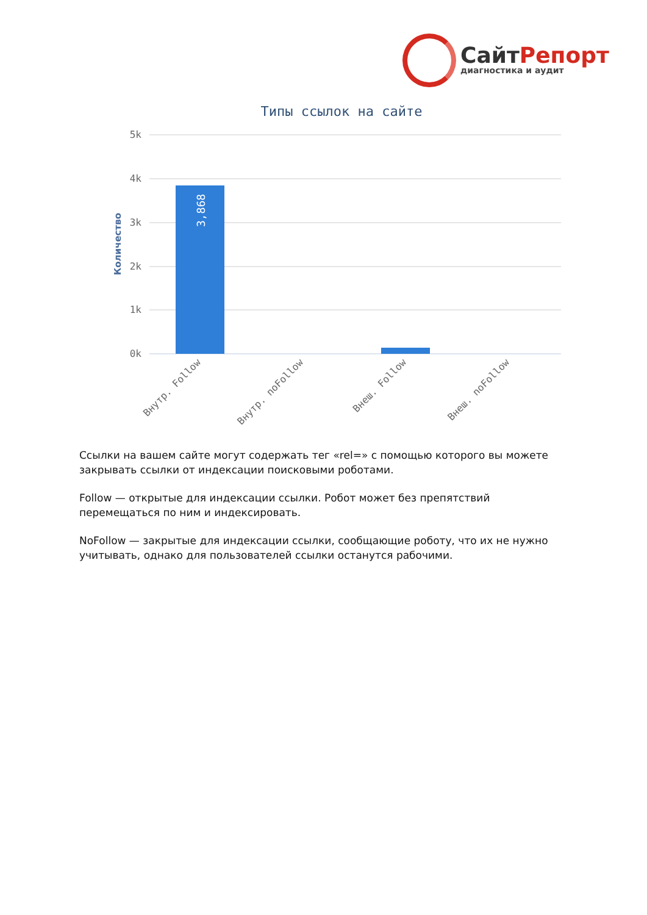СайтРепорт
диагностика и аудит
Типы ссылок на сайте
5k
4k
3k
2k
1k
0k
Количество
3,868
Внутр. Follow
Внутр. noFollow
Внеш. Follow
Внеш. noFollow
Ссылки на вашем сайте могут содержать тег «rel=» с помощью которого вы можете закрывать ссылки от индексации поисковыми роботами.
Follow — открытые для индексации ссылки. Робот может без препятствий перемещаться по ним и индексировать.
NoFollow — закрытые для индексации ссылки, сообщающие роботу, что их не нужно учитывать, однако для пользователей ссылки останутся рабочими.